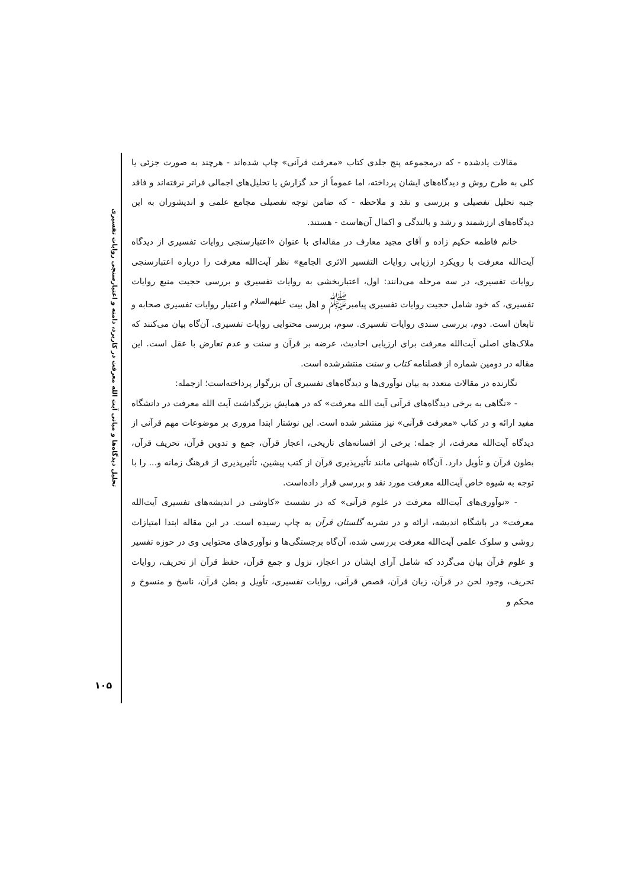تحلیل دیدگاه‌ها و مبانی آیت الله معرفت در کاربرد، دامنه و اعتبارسنجی روایات تفسیری
۱۰۵
مقالات یادشده - که درمجموعه پنج جلدی کتاب «معرفت قرآنی» چاپ شده‌اند - هرچند به صورت جزئی یا کلی به طرح روش و دیدگاه‌های ایشان پرداخته، اما عموماً از حد گزارش یا تحلیل‌های اجمالی فراتر نرفته‌اند و فاقد جنبه تحلیل تفصیلی و بررسی و نقد و ملاحظه - که ضامن توجه تفصیلی مجامع علمی و اندیشوران به این دیدگاه‌های ارزشمند و رشد و بالندگی و اکمال آن‌هاست - هستند.
خانم فاطمه حکیم زاده و آقای مجید معارف در مقاله‌ای با عنوان «اعتبارسنجی روایات تفسیری از دیدگاه آیت‌الله معرفت با رویکرد ارزیابی روایات التفسیر الاثری الجامع» نظر آیت‌الله معرفت را درباره اعتبارسنجی روایات تفسیری، در سه مرحله می‌دانند: اول، اعتباربخشی به روایات تفسیری و بررسی حجیت منبع روایات تفسیری، که خود شامل حجیت روایات تفسیری پیامبر<sup>ﷺ</sup> و اهل بیت <sup>علیهم‌السلام</sup> و اعتبار روایات تفسیری صحابه و تابعان است. دوم، بررسی سندی روایات تفسیری. سوم، بررسی محتوایی روایات تفسیری. آن‌گاه بیان می‌کنند که ملاک‌های اصلی آیت‌الله معرفت برای ارزیابی احادیث، عرضه بر قرآن و سنت و عدم تعارض با عقل است. این مقاله در دومین شماره از فصلنامه کتاب و سنت منتشرشده است.
نگارنده در مقالات متعدد به بیان نوآوری‌ها و دیدگاه‌های تفسیری آن بزرگوار پرداخته‌است؛ ازجمله:
- «نگاهی به برخی دیدگاه‌های قرآنی آیت الله معرفت» که در همایش بزرگداشت آیت الله معرفت در دانشگاه مفید ارائه و در کتاب «معرفت قرآنی» نیز منتشر شده است. این نوشتار ابتدا مروری بر موضوعات مهم قرآنی از دیدگاه آیت‌الله معرفت، از جمله: برخی از افسانه‌های تاریخی، اعجاز قرآن، جمع و تدوین قرآن، تحریف قرآن، بطون قرآن و تأویل دارد. آن‌گاه شبهاتی مانند تأثیرپذیری قرآن از کتب پیشین، تأثیرپذیری از فرهنگ زمانه و... را با توجه به شیوه خاص آیت‌الله معرفت مورد نقد و بررسی قرار داده‌است.
- «نوآوری‌های آیت‌الله معرفت در علوم قرآنی» که در نشست «کاوشی در اندیشه‌های تفسیری آیت‌الله معرفت» در باشگاه اندیشه، ارائه و در نشریه گلستان قرآن به چاپ رسیده است. در این مقاله ابتدا امتیازات روشی و سلوک علمی آیت‌الله معرفت بررسی شده، آن‌گاه برجستگی‌ها و نوآوری‌های محتوایی وی در حوزه تفسیر و علوم قرآن بیان می‌گردد که شامل آرای ایشان در اعجاز، نزول و جمع قرآن، حفظ قرآن از تحریف، روایات تحریف، وجود لحن در قرآن، زبان قرآن، قصص قرآنی، روایات تفسیری، تأویل و بطن قرآن، ناسخ و منسوخ و محکم و